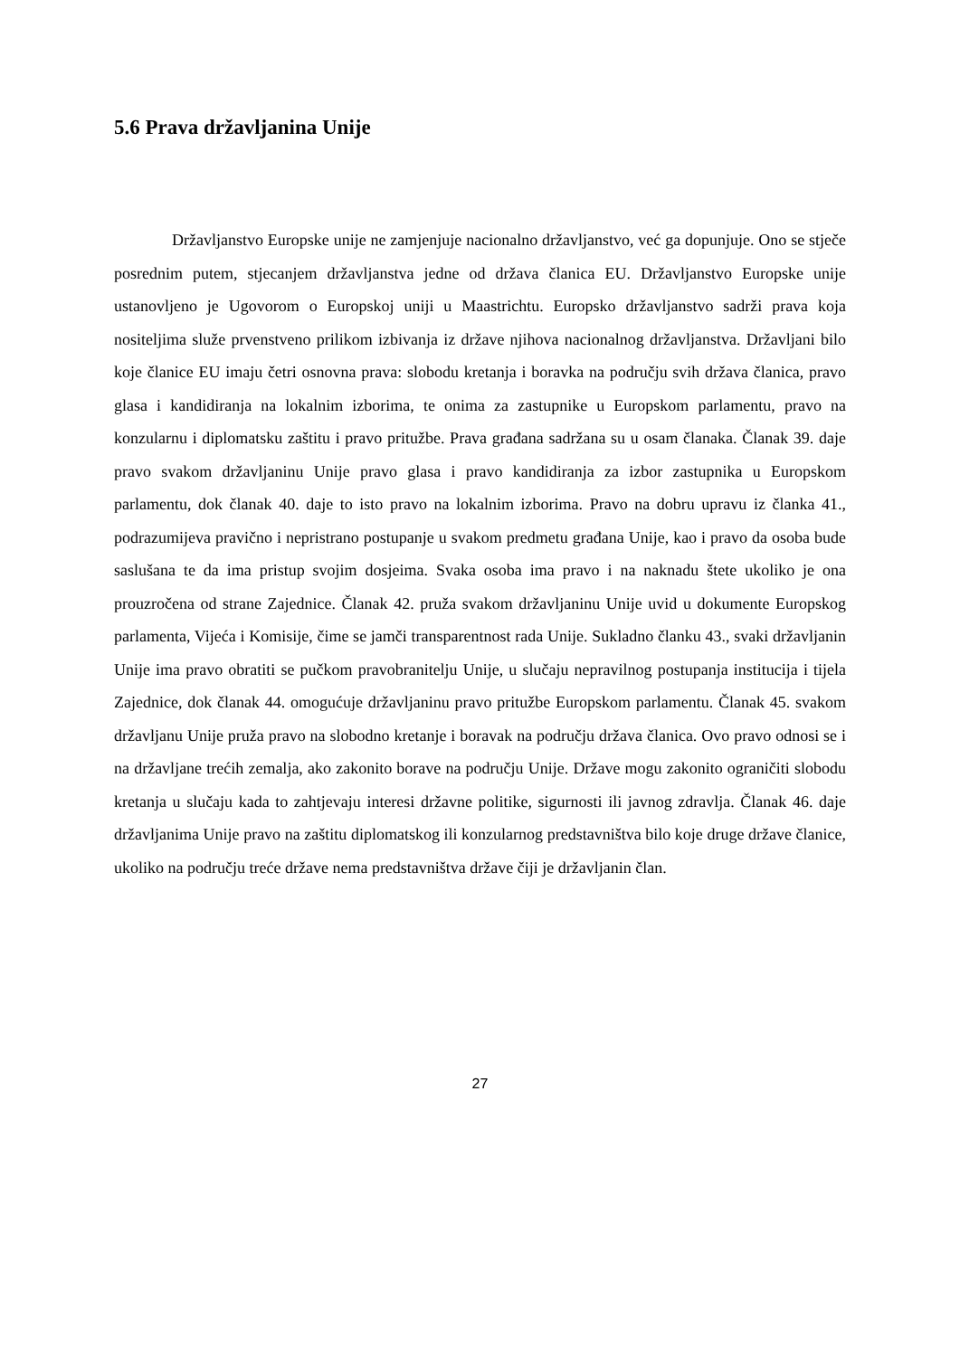5.6 Prava državljanina Unije
Državljanstvo Europske unije ne zamjenjuje nacionalno državljanstvo, već ga dopunjuje. Ono se stječe posrednim putem, stjecanjem državljanstva jedne od država članica EU. Državljanstvo Europske unije ustanovljeno je Ugovorom o Europskoj uniji u Maastrichtu. Europsko državljanstvo sadrži prava koja nositeljima služe prvenstveno prilikom izbivanja iz države njihova nacionalnog državljanstva. Državljani bilo koje članice EU imaju četri osnovna prava: slobodu kretanja i boravka na području svih država članica, pravo glasa i kandidiranja na lokalnim izborima, te onima za zastupnike u Europskom parlamentu, pravo na konzularnu i diplomatsku zaštitu i pravo pritužbe. Prava građana sadržana su u osam članaka. Članak 39. daje pravo svakom državljaninu Unije pravo glasa i pravo kandidiranja za izbor zastupnika u Europskom parlamentu, dok članak 40. daje to isto pravo na lokalnim izborima. Pravo na dobru upravu iz članka 41., podrazumijeva pravično i nepristrano postupanje u svakom predmetu građana Unije, kao i pravo da osoba bude saslušana te da ima pristup svojim dosjeima. Svaka osoba ima pravo i na naknadu štete ukoliko je ona prouzročena od strane Zajednice. Članak 42. pruža svakom državljaninu Unije uvid u dokumente Europskog parlamenta, Vijeća i Komisije, čime se jamči transparentnost rada Unije. Sukladno članku 43., svaki državljanin Unije ima pravo obratiti se pučkom pravobranitelju Unije, u slučaju nepravilnog postupanja institucija i tijela Zajednice, dok članak 44. omogućuje državljaninu pravo pritužbe Europskom parlamentu. Članak 45. svakom državljanu Unije pruža pravo na slobodno kretanje i boravak na području država članica. Ovo pravo odnosi se i na državljane trećih zemalja, ako zakonito borave na području Unije. Države mogu zakonito ograničiti slobodu kretanja u slučaju kada to zahtjevaju interesi državne politike, sigurnosti ili javnog zdravlja. Članak 46. daje državljanima Unije pravo na zaštitu diplomatskog ili konzularnog predstavništva bilo koje druge države članice, ukoliko na području treće države nema predstavništva države čiji je državljanin član.
27